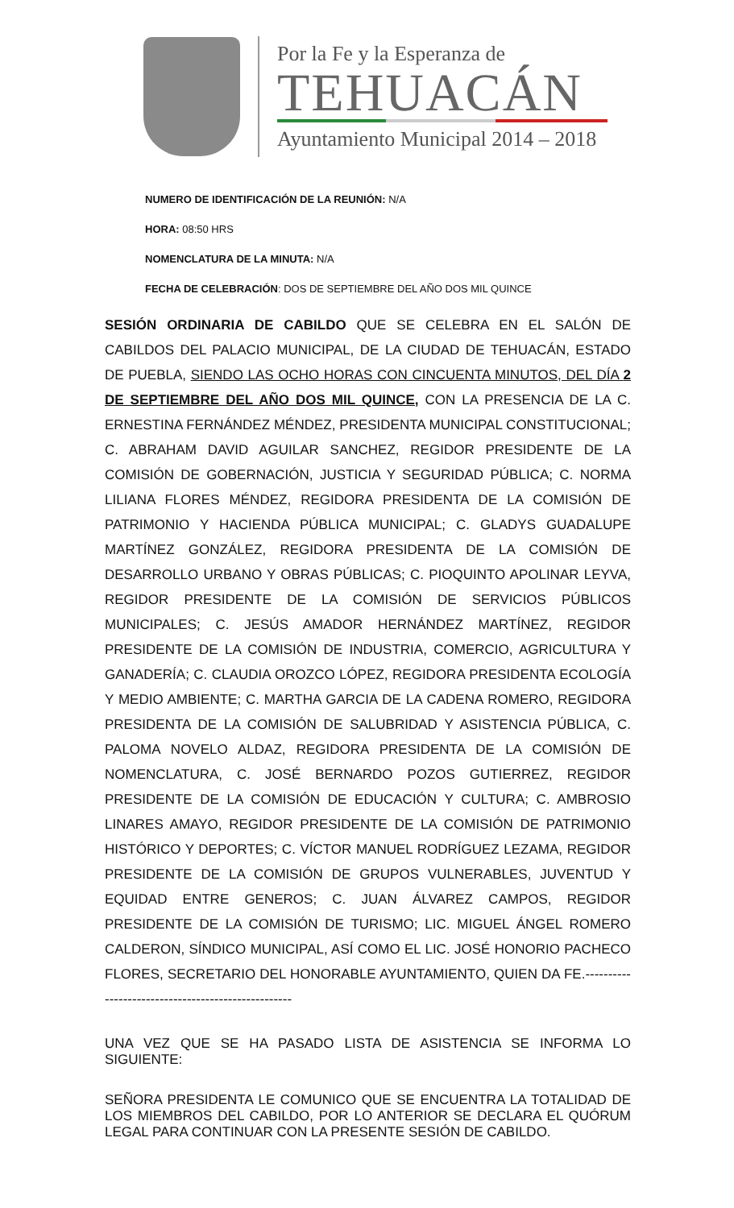Por la Fe y la Esperanza de
TEHUACÁN
Ayuntamiento Municipal 2014 – 2018
NUMERO DE IDENTIFICACIÓN DE LA REUNIÓN: N/A
HORA: 08:50 HRS
NOMENCLATURA DE LA MINUTA: N/A
FECHA DE CELEBRACIÓN: DOS DE SEPTIEMBRE DEL AÑO DOS MIL QUINCE
SESIÓN ORDINARIA DE CABILDO QUE SE CELEBRA EN EL SALÓN DE CABILDOS DEL PALACIO MUNICIPAL, DE LA CIUDAD DE TEHUACÁN, ESTADO DE PUEBLA, SIENDO LAS OCHO HORAS CON CINCUENTA MINUTOS, DEL DÍA 2 DE SEPTIEMBRE DEL AÑO DOS MIL QUINCE, CON LA PRESENCIA DE LA C. ERNESTINA FERNÁNDEZ MÉNDEZ, PRESIDENTA MUNICIPAL CONSTITUCIONAL; C. ABRAHAM DAVID AGUILAR SANCHEZ, REGIDOR PRESIDENTE DE LA COMISIÓN DE GOBERNACIÓN, JUSTICIA Y SEGURIDAD PÚBLICA; C. NORMA LILIANA FLORES MÉNDEZ, REGIDORA PRESIDENTA DE LA COMISIÓN DE PATRIMONIO Y HACIENDA PÚBLICA MUNICIPAL; C. GLADYS GUADALUPE MARTÍNEZ GONZÁLEZ, REGIDORA PRESIDENTA DE LA COMISIÓN DE DESARROLLO URBANO Y OBRAS PÚBLICAS; C. PIOQUINTO APOLINAR LEYVA, REGIDOR PRESIDENTE DE LA COMISIÓN DE SERVICIOS PÚBLICOS MUNICIPALES; C. JESÚS AMADOR HERNÁNDEZ MARTÍNEZ, REGIDOR PRESIDENTE DE LA COMISIÓN DE INDUSTRIA, COMERCIO, AGRICULTURA Y GANADERÍA; C. CLAUDIA OROZCO LÓPEZ, REGIDORA PRESIDENTA ECOLOGÍA Y MEDIO AMBIENTE; C. MARTHA GARCIA DE LA CADENA ROMERO, REGIDORA PRESIDENTA DE LA COMISIÓN DE SALUBRIDAD Y ASISTENCIA PÚBLICA, C. PALOMA NOVELO ALDAZ, REGIDORA PRESIDENTA DE LA COMISIÓN DE NOMENCLATURA, C. JOSÉ BERNARDO POZOS GUTIERREZ, REGIDOR PRESIDENTE DE LA COMISIÓN DE EDUCACIÓN Y CULTURA; C. AMBROSIO LINARES AMAYO, REGIDOR PRESIDENTE DE LA COMISIÓN DE PATRIMONIO HISTÓRICO Y DEPORTES; C. VÍCTOR MANUEL RODRÍGUEZ LEZAMA, REGIDOR PRESIDENTE DE LA COMISIÓN DE GRUPOS VULNERABLES, JUVENTUD Y EQUIDAD ENTRE GENEROS; C. JUAN ÁLVAREZ CAMPOS, REGIDOR PRESIDENTE DE LA COMISIÓN DE TURISMO; LIC. MIGUEL ÁNGEL ROMERO CALDERON, SÍNDICO MUNICIPAL, ASÍ COMO EL LIC. JOSÉ HONORIO PACHECO FLORES, SECRETARIO DEL HONORABLE AYUNTAMIENTO, QUIEN DA FE.---------------------------------------------------
UNA VEZ QUE SE HA PASADO LISTA DE ASISTENCIA SE INFORMA LO SIGUIENTE:
SEÑORA PRESIDENTA LE COMUNICO QUE SE ENCUENTRA LA TOTALIDAD DE LOS MIEMBROS DEL CABILDO, POR LO ANTERIOR SE DECLARA EL QUÓRUM LEGAL PARA CONTINUAR CON LA PRESENTE SESIÓN DE CABILDO.